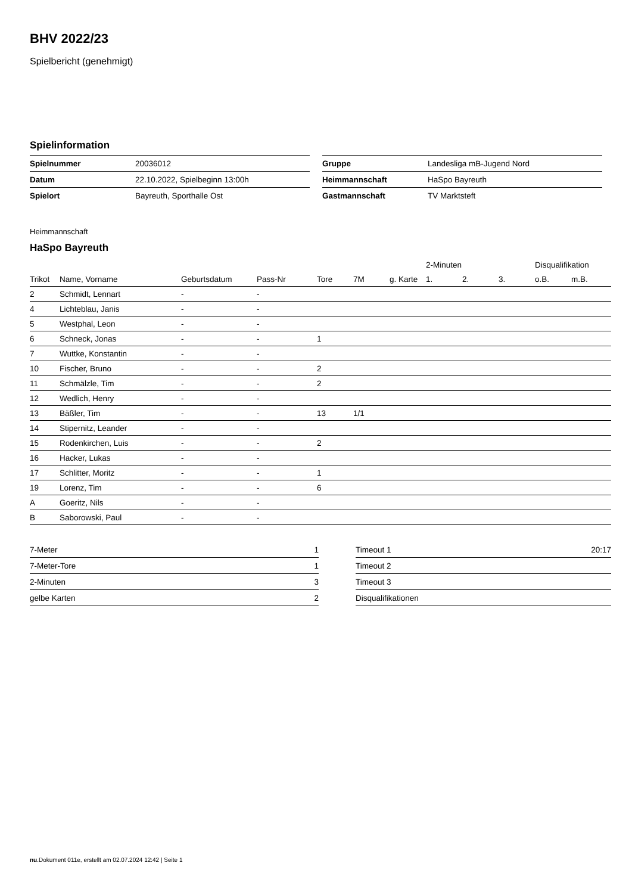BHV 2022/23
Spielbericht (genehmigt)
Spielinformation
| Spielnummer | 20036012 |
| Datum | 22.10.2022, Spielbeginn 13:00h |
| Spielort | Bayreuth, Sporthalle Ost |
| Gruppe | Landesliga mB-Jugend Nord |
| Heimmannschaft | HaSpo Bayreuth |
| Gastmannschaft | TV Marktsteft |
Heimmannschaft
HaSpo Bayreuth
| | | | | | | | 2-Minuten | | | Disqualifikation | |
| --- | --- | --- | --- | --- | --- | --- | --- | --- | --- | --- | --- |
| Trikot | Name, Vorname | Geburtsdatum | Pass-Nr | Tore | 7M | g. Karte | 1. | 2. | 3. | o.B. | m.B. |
| 2 | Schmidt, Lennart | - | - | | | | | | | | |
| 4 | Lichteblau, Janis | - | - | | | | | | | | |
| 5 | Westphal, Leon | - | - | | | | | | | | |
| 6 | Schneck, Jonas | - | - | 1 | | | | | | | |
| 7 | Wuttke, Konstantin | - | - | | | | | | | | |
| 10 | Fischer, Bruno | - | - | 2 | | | | | | | |
| 11 | Schmälzle, Tim | - | - | 2 | | | | | | | |
| 12 | Wedlich, Henry | - | - | | | | | | | | |
| 13 | Bäßler, Tim | - | - | 13 | 1/1 | | | | | | |
| 14 | Stipernitz, Leander | - | - | | | | | | | | |
| 15 | Rodenkirchen, Luis | - | - | 2 | | | | | | | |
| 16 | Hacker, Lukas | - | - | | | | | | | | |
| 17 | Schlitter, Moritz | - | - | 1 | | | | | | | |
| 19 | Lorenz, Tim | - | - | 6 | | | | | | | |
| A | Goeritz, Nils | - | - | | | | | | | | |
| B | Saborowski, Paul | - | - | | | | | | | | |
| 7-Meter | 1 |
| 7-Meter-Tore | 1 |
| 2-Minuten | 3 |
| gelbe Karten | 2 |
| Timeout 1 | 20:17 |
| Timeout 2 | |
| Timeout 3 | |
| Disqualifikationen | |
nu.Dokument 011e, erstellt am 02.07.2024 12:42 | Seite 1